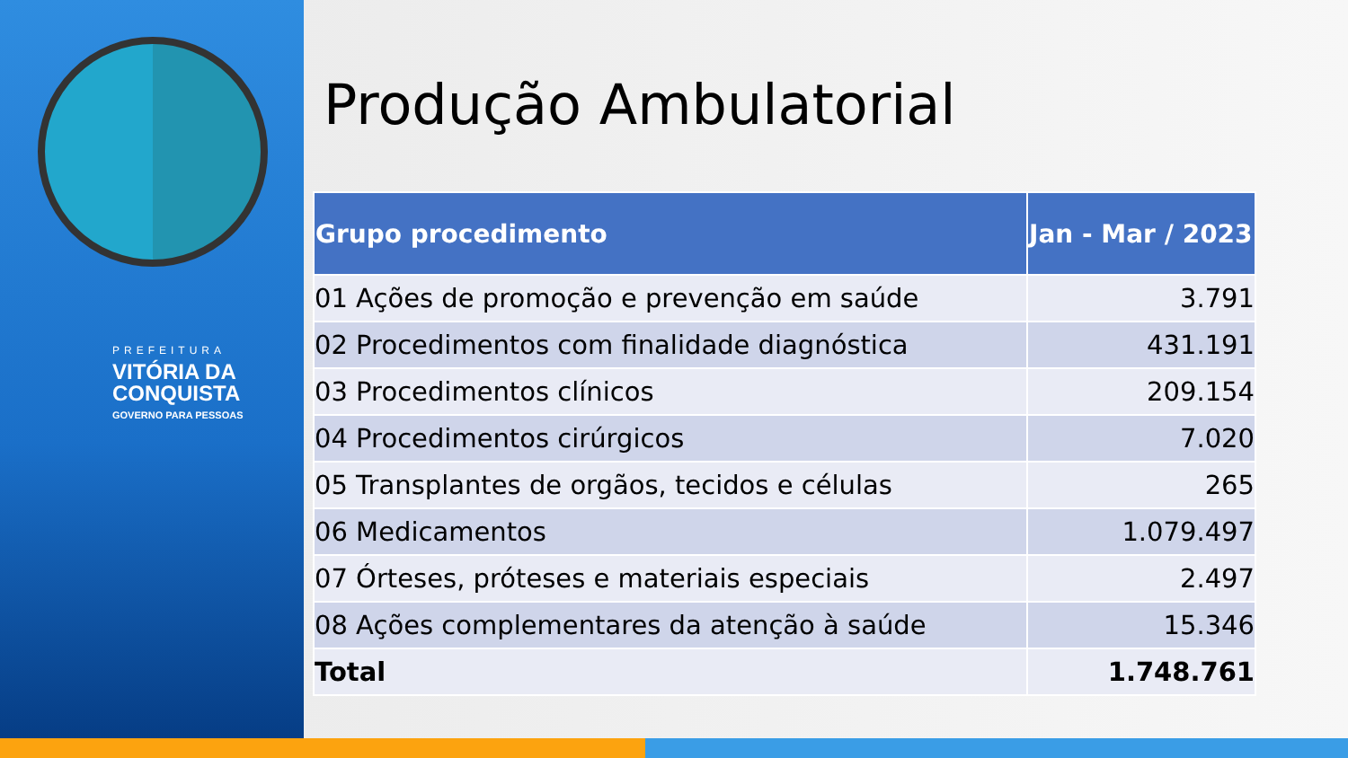PREFEITURA
VITÓRIA DA
CONQUISTA
GOVERNO PARA PESSOAS
Produção Ambulatorial
| Grupo procedimento | Jan - Mar / 2023 |
| --- | --- |
| 01 Ações de promoção e prevenção em saúde | 3.791 |
| 02 Procedimentos com finalidade diagnóstica | 431.191 |
| 03 Procedimentos clínicos | 209.154 |
| 04 Procedimentos cirúrgicos | 7.020 |
| 05 Transplantes de orgãos, tecidos e células | 265 |
| 06 Medicamentos | 1.079.497 |
| 07 Órteses, próteses e materiais especiais | 2.497 |
| 08 Ações complementares da atenção à saúde | 15.346 |
| Total | 1.748.761 |